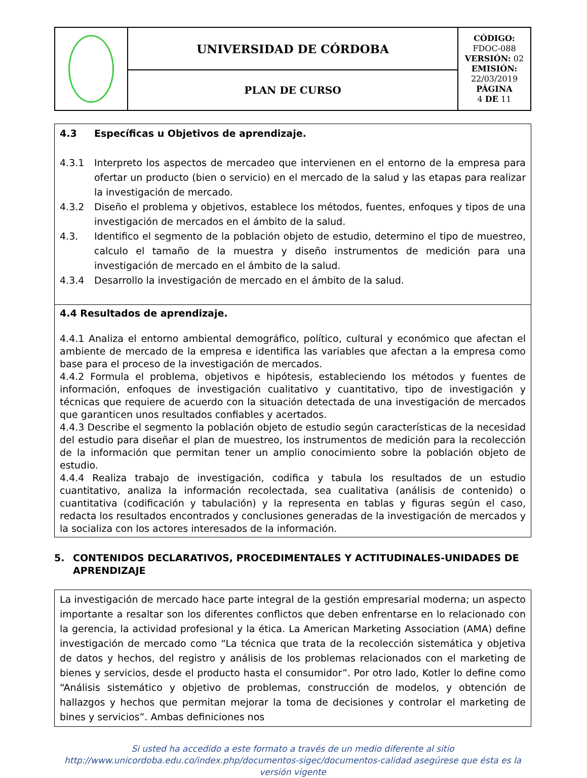| | UNIVERSIDAD DE CÓRDOBA | CÓDIGO: FDOC-088 VERSIÓN: 02 EMISIÓN: 22/03/2019 PÁGINA 4 DE 11 |
| | PLAN DE CURSO | |
4.3 Específicas u Objetivos de aprendizaje.
4.3.1 Interpreto los aspectos de mercadeo que intervienen en el entorno de la empresa para ofertar un producto (bien o servicio) en el mercado de la salud y las etapas para realizar la investigación de mercado.
4.3.2 Diseño el problema y objetivos, establece los métodos, fuentes, enfoques y tipos de una investigación de mercados en el ámbito de la salud.
4.3. Identifico el segmento de la población objeto de estudio, determino el tipo de muestreo, calculo el tamaño de la muestra y diseño instrumentos de medición para una investigación de mercado en el ámbito de la salud.
4.3.4 Desarrollo la investigación de mercado en el ámbito de la salud.
4.4 Resultados de aprendizaje.
4.4.1 Analiza el entorno ambiental demográfico, político, cultural y económico que afectan el ambiente de mercado de la empresa e identifica las variables que afectan a la empresa como base para el proceso de la investigación de mercados.
4.4.2 Formula el problema, objetivos e hipótesis, estableciendo los métodos y fuentes de información, enfoques de investigación cualitativo y cuantitativo, tipo de investigación y técnicas que requiere de acuerdo con la situación detectada de una investigación de mercados que garanticen unos resultados confiables y acertados.
4.4.3 Describe el segmento la población objeto de estudio según características de la necesidad del estudio para diseñar el plan de muestreo, los instrumentos de medición para la recolección de la información que permitan tener un amplio conocimiento sobre la población objeto de estudio.
4.4.4 Realiza trabajo de investigación, codifica y tabula los resultados de un estudio cuantitativo, analiza la información recolectada, sea cualitativa (análisis de contenido) o cuantitativa (codificación y tabulación) y la representa en tablas y figuras según el caso, redacta los resultados encontrados y conclusiones generadas de la investigación de mercados y la socializa con los actores interesados de la información.
5. CONTENIDOS DECLARATIVOS, PROCEDIMENTALES Y ACTITUDINALES-UNIDADES DE APRENDIZAJE
La investigación de mercado hace parte integral de la gestión empresarial moderna; un aspecto importante a resaltar son los diferentes conflictos que deben enfrentarse en lo relacionado con la gerencia, la actividad profesional y la ética. La American Marketing Association (AMA) define investigación de mercado como “La técnica que trata de la recolección sistemática y objetiva de datos y hechos, del registro y análisis de los problemas relacionados con el marketing de bienes y servicios, desde el producto hasta el consumidor”. Por otro lado, Kotler lo define como “Análisis sistemático y objetivo de problemas, construcción de modelos, y obtención de hallazgos y hechos que permitan mejorar la toma de decisiones y controlar el marketing de bines y servicios”. Ambas definiciones nos
Si usted ha accedido a este formato a través de un medio diferente al sitio
http://www.unicordoba.edu.co/index.php/documentos-sigec/documentos-calidad asegúrese que ésta es la
versión vigente